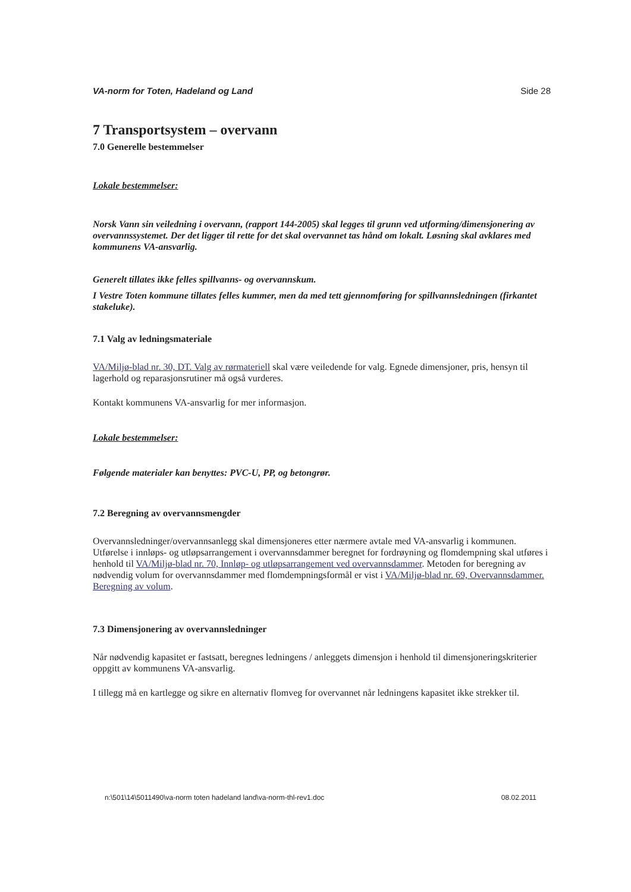VA-norm for Toten, Hadeland og Land Side 28
7 Transportsystem – overvann
7.0 Generelle bestemmelser
Lokale bestemmelser:
Norsk Vann sin veiledning i overvann, (rapport 144-2005) skal legges til grunn ved utforming/dimensjonering av overvannssystemet. Der det ligger til rette for det skal overvannet tas hånd om lokalt. Løsning skal avklares med kommunens VA-ansvarlig.
Generelt tillates ikke felles spillvanns- og overvannskum.
I Vestre Toten kommune tillates felles kummer, men da med tett gjennomføring for spillvannsledningen (firkantet stakeluke).
7.1 Valg av ledningsmateriale
VA/Miljø-blad nr. 30, DT. Valg av rørmateriell skal være veiledende for valg. Egnede dimensjoner, pris, hensyn til lagerhold og reparasjonsrutiner må også vurderes.
Kontakt kommunens VA-ansvarlig for mer informasjon.
Lokale bestemmelser:
Følgende materialer kan benyttes: PVC-U, PP, og betongrør.
7.2 Beregning av overvannsmengder
Overvannsledninger/overvannsanlegg skal dimensjoneres etter nærmere avtale med VA-ansvarlig i kommunen. Utførelse i innløps- og utløpsarrangement i overvannsdammer beregnet for fordrøyning og flomdempning skal utføres i henhold til VA/Miljø-blad nr. 70, Innløp- og utløpsarrangement ved overvannsdammer. Metoden for beregning av nødvendig volum for overvannsdammer med flomdempningsformål er vist i VA/Miljø-blad nr. 69, Overvannsdammer. Beregning av volum.
7.3 Dimensjonering av overvannsledninger
Når nødvendig kapasitet er fastsatt, beregnes ledningens / anleggets dimensjon i henhold til dimensjoneringskriterier oppgitt av kommunens VA-ansvarlig.
I tillegg må en kartlegge og sikre en alternativ flomveg for overvannet når ledningens kapasitet ikke strekker til.
n:\501\14\5011490\va-norm toten hadeland land\va-norm-thl-rev1.doc 08.02.2011